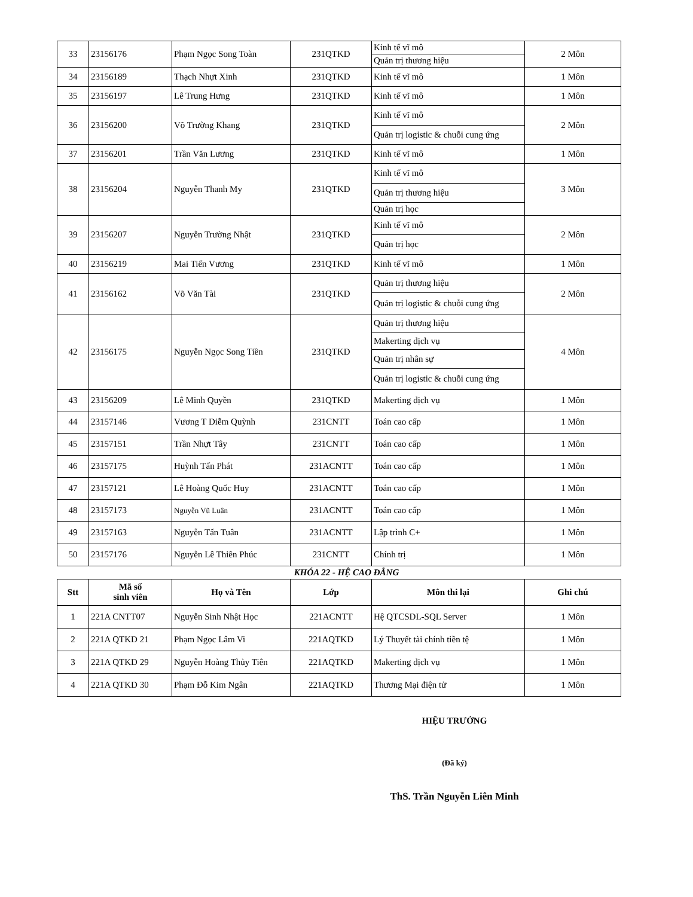| 33 | 23156176 | Phạm Ngọc Song Toàn | 231QTKD | / Kinh tế vĩ mô / / Quản trị thương hiệu / | 2 Môn |
| 34 | 23156189 | Thạch Nhựt Xinh | 231QTKD | Kinh tế vĩ mô | 1 Môn |
| 35 | 23156197 | Lê Trung Hưng | 231QTKD | Kinh tế vĩ mô | 1 Môn |
| 36 | 23156200 | Võ Trường Khang | 231QTKD | / Kinh tế vĩ mô / / Quản trị logistic & chuỗi cung ứng / | 2 Môn |
| 37 | 23156201 | Trần Văn Lương | 231QTKD | Kinh tế vĩ mô | 1 Môn |
| 38 | 23156204 | Nguyễn Thanh My | 231QTKD | / Kinh tế vĩ mô / / Quản trị thương hiệu / / Quản trị học / | 3 Môn |
| 39 | 23156207 | Nguyễn Trường Nhật | 231QTKD | / Kinh tế vĩ mô / / Quản trị học / | 2 Môn |
| 40 | 23156219 | Mai Tiến Vương | 231QTKD | Kinh tế vĩ mô | 1 Môn |
| 41 | 23156162 | Võ Văn Tài | 231QTKD | / Quản trị thương hiệu / / Quản trị logistic & chuỗi cung ứng / | 2 Môn |
| 42 | 23156175 | Nguyễn Ngọc Song Tiền | 231QTKD | / Quản trị thương hiệu / / Makerting dịch vụ / / Quản trị nhân sự / / Quản trị logistic & chuỗi cung ứng / | 4 Môn |
| 43 | 23156209 | Lê Minh Quyền | 231QTKD | Makerting dịch vụ | 1 Môn |
| 44 | 23157146 | Vương T Diễm Quỳnh | 231CNTT | Toán cao cấp | 1 Môn |
| 45 | 23157151 | Trần Nhựt Tây | 231CNTT | Toán cao cấp | 1 Môn |
| 46 | 23157175 | Huỳnh Tấn Phát | 231ACNTT | Toán cao cấp | 1 Môn |
| 47 | 23157121 | Lê Hoàng Quốc Huy | 231ACNTT | Toán cao cấp | 1 Môn |
| 48 | 23157173 | Nguyễn Vũ Luân | 231ACNTT | Toán cao cấp | 1 Môn |
| 49 | 23157163 | Nguyễn Tấn Tuân | 231ACNTT | Lập trình C+ | 1 Môn |
| 50 | 23157176 | Nguyễn Lê Thiên Phúc | 231CNTT | Chính trị | 1 Môn |
KHÓA 22 - HỆ CAO ĐẲNG
| Stt | Mã số sinh viên | Họ và Tên | Lớp | Môn thi lại | Ghi chú |
| --- | --- | --- | --- | --- | --- |
| 1 | 221A CNTT07 | Nguyễn Sinh Nhật Học | 221ACNTT | Hệ QTCSDL-SQL Server | 1 Môn |
| 2 | 221A QTKD 21 | Phạm Ngọc Lâm Vi | 221AQTKD | Lý Thuyết tài chính tiền tệ | 1 Môn |
| 3 | 221A QTKD 29 | Nguyễn Hoàng Thủy Tiên | 221AQTKD | Makerting dịch vụ | 1 Môn |
| 4 | 221A QTKD 30 | Phạm Đỗ Kim Ngân | 221AQTKD | Thương Mại điện tử | 1 Môn |
HIỆU TRƯỞNG
(Đã ký)
ThS. Trần Nguyễn Liên Minh